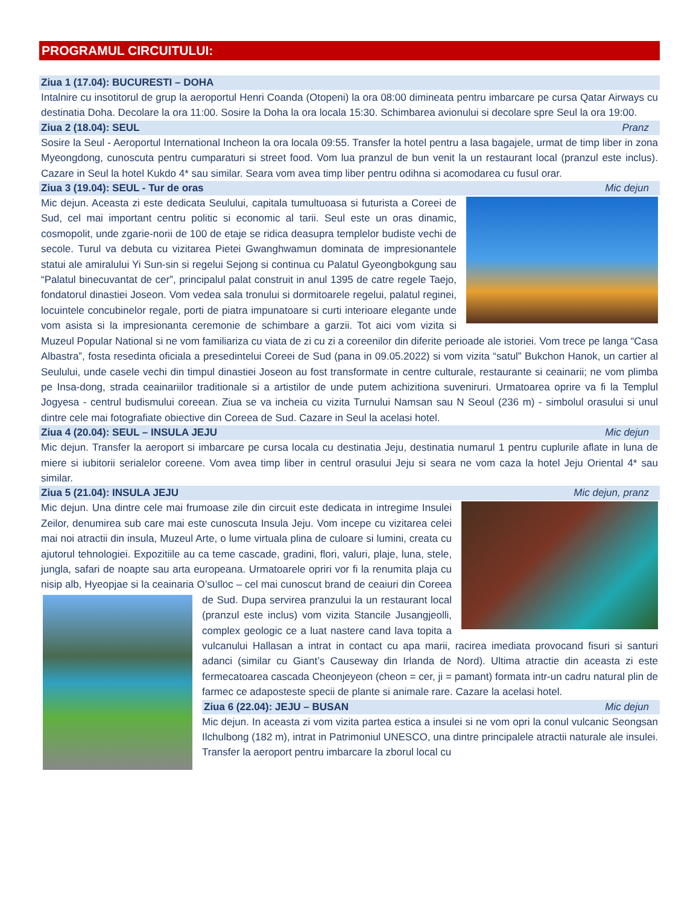PROGRAMUL CIRCUITULUI:
Ziua 1 (17.04): BUCURESTI – DOHA
Intalnire cu insotitorul de grup la aeroportul Henri Coanda (Otopeni) la ora 08:00 dimineata pentru imbarcare pe cursa Qatar Airways cu destinatia Doha. Decolare la ora 11:00. Sosire la Doha la ora locala 15:30. Schimbarea avionului si decolare spre Seul la ora 19:00.
Ziua 2 (18.04): SEUL Pranz
Sosire la Seul - Aeroportul International Incheon la ora locala 09:55. Transfer la hotel pentru a lasa bagajele, urmat de timp liber in zona Myeongdong, cunoscuta pentru cumparaturi si street food. Vom lua pranzul de bun venit la un restaurant local (pranzul este inclus). Cazare in Seul la hotel Kukdo 4* sau similar. Seara vom avea timp liber pentru odihna si acomodarea cu fusul orar.
Ziua 3 (19.04): SEUL - Tur de oras Mic dejun
Mic dejun. Aceasta zi este dedicata Seulului, capitala tumultuoasa si futurista a Coreei de Sud, cel mai important centru politic si economic al tarii. Seul este un oras dinamic, cosmopolit, unde zgarie-norii de 100 de etaje se ridica deasupra templelor budiste vechi de secole. Turul va debuta cu vizitarea Pietei Gwanghwamun dominata de impresionantele statui ale amiralului Yi Sun-sin si regelui Sejong si continua cu Palatul Gyeongbokgung sau “Palatul binecuvantat de cer”, principalul palat construit in anul 1395 de catre regele Taejo, fondatorul dinastiei Joseon. Vom vedea sala tronului si dormitoarele regelui, palatul reginei, locuintele concubinelor regale, porti de piatra impunatoare si curti interioare elegante unde vom asista si la impresionanta ceremonie de schimbare a garzii. Tot aici vom vizita si Muzeul Popular National si ne vom familiariza cu viata de zi cu zi a coreenilor din diferite perioade ale istoriei. Vom trece pe langa “Casa Albastra”, fosta resedinta oficiala a presedintelui Coreei de Sud (pana in 09.05.2022) si vom vizita “satul” Bukchon Hanok, un cartier al Seulului, unde casele vechi din timpul dinastiei Joseon au fost transformate in centre culturale, restaurante si ceainarii; ne vom plimba pe Insa-dong, strada ceainariilor traditionale si a artistilor de unde putem achizitiona suveniruri. Urmatoarea oprire va fi la Templul Jogyesa - centrul budismului coreean. Ziua se va incheia cu vizita Turnului Namsan sau N Seoul (236 m) - simbolul orasului si unul dintre cele mai fotografiate obiective din Coreea de Sud. Cazare in Seul la acelasi hotel.
Ziua 4 (20.04): SEUL – INSULA JEJU Mic dejun
Mic dejun. Transfer la aeroport si imbarcare pe cursa locala cu destinatia Jeju, destinatia numarul 1 pentru cuplurile aflate in luna de miere si iubitorii serialelor coreene. Vom avea timp liber in centrul orasului Jeju si seara ne vom caza la hotel Jeju Oriental 4* sau similar.
Ziua 5 (21.04): INSULA JEJU Mic dejun, pranz
Mic dejun. Una dintre cele mai frumoase zile din circuit este dedicata in intregime Insulei Zeilor, denumirea sub care mai este cunoscuta Insula Jeju. Vom incepe cu vizitarea celei mai noi atractii din insula, Muzeul Arte, o lume virtuala plina de culoare si lumini, creata cu ajutorul tehnologiei. Expozitiile au ca teme cascade, gradini, flori, valuri, plaje, luna, stele, jungla, safari de noapte sau arta europeana. Urmatoarele opriri vor fi la renumita plaja cu nisip alb, Hyeopjae si la ceainaria O’sulloc – cel mai cunoscut brand de ceaiuri din Coreea de Sud. Dupa servirea pranzului la un restaurant local (pranzul este inclus) vom vizita Stancile Jusangjeolli, complex geologic ce a luat nastere cand lava topita a vulcanului Hallasan a intrat in contact cu apa marii, racirea imediata provocand fisuri si santuri adanci (similar cu Giant’s Causeway din Irlanda de Nord). Ultima atractie din aceasta zi este fermecatoarea cascada Cheonjeyeon (cheon = cer, ji = pamant) formata intr-un cadru natural plin de farmec ce adaposteste specii de plante si animale rare. Cazare la acelasi hotel.
Ziua 6 (22.04): JEJU – BUSAN Mic dejun
Mic dejun. In aceasta zi vom vizita partea estica a insulei si ne vom opri la conul vulcanic Seongsan Ilchulbong (182 m), intrat in Patrimoniul UNESCO, una dintre principalele atractii naturale ale insulei. Transfer la aeroport pentru imbarcare la zborul local cu